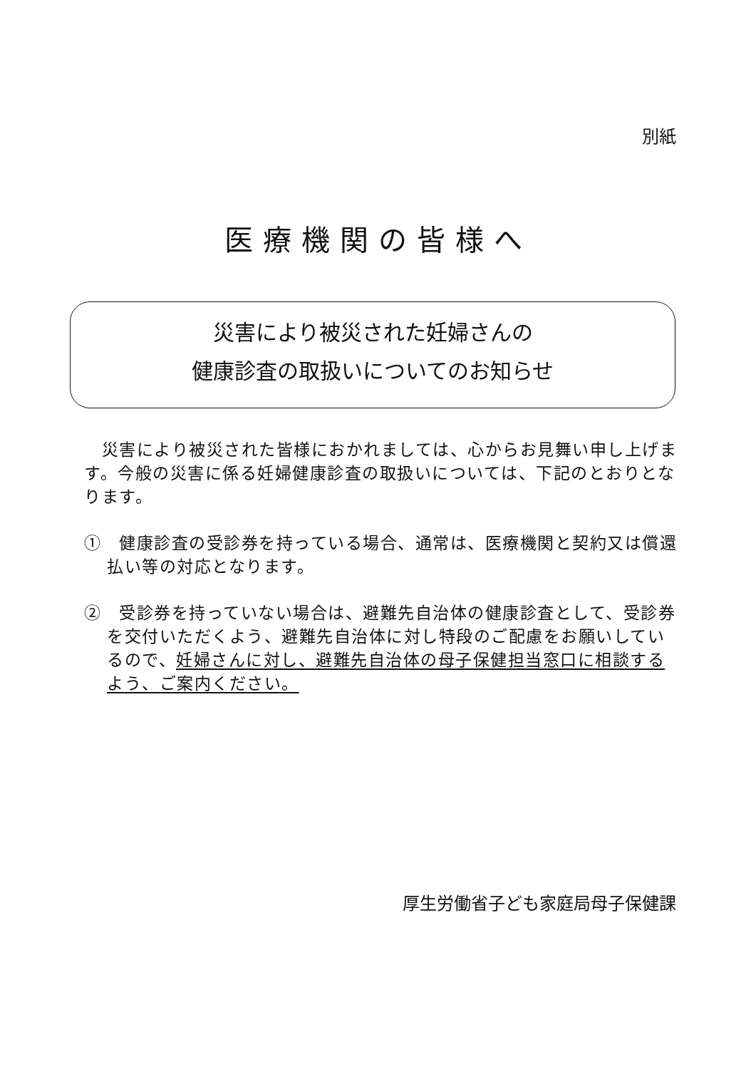別紙
医療機関の皆様へ
災害により被災された妊婦さんの
健康診査の取扱いについてのお知らせ
　災害により被災された皆様におかれましては、心からお見舞い申し上げます。今般の災害に係る妊婦健康診査の取扱いについては、下記のとおりとなります。
①　健康診査の受診券を持っている場合、通常は、医療機関と契約又は償還払い等の対応となります。
②　受診券を持っていない場合は、避難先自治体の健康診査として、受診券を交付いただくよう、避難先自治体に対し特段のご配慮をお願いしているので、妊婦さんに対し、避難先自治体の母子保健担当窓口に相談するよう、ご案内ください。
厚生労働省子ども家庭局母子保健課